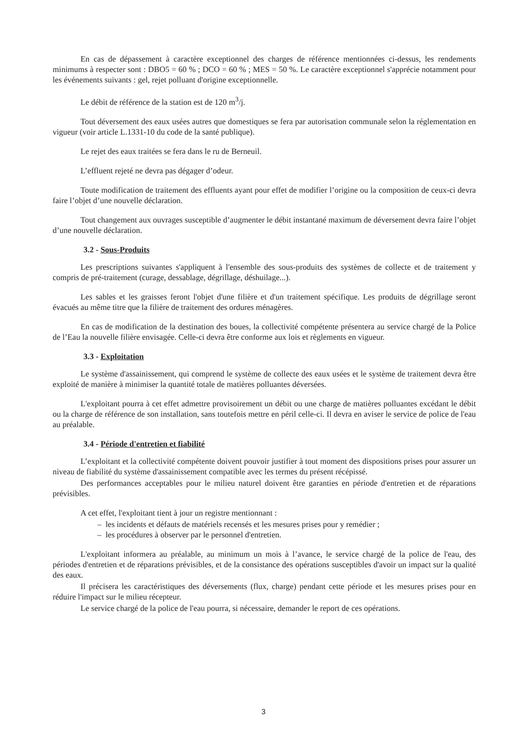En cas de dépassement à caractère exceptionnel des charges de référence mentionnées ci-dessus, les rendements minimums à respecter sont : DBO5 = 60 % ; DCO = 60 % ; MES = 50 %. Le caractère exceptionnel s'apprécie notamment pour les événements suivants : gel, rejet polluant d'origine exceptionnelle.
Le débit de référence de la station est de 120 m<sup>3</sup>/j.
Tout déversement des eaux usées autres que domestiques se fera par autorisation communale selon la réglementation en vigueur (voir article L.1331-10 du code de la santé publique).
Le rejet des eaux traitées se fera dans le ru de Berneuil.
L’effluent rejeté ne devra pas dégager d’odeur.
Toute modification de traitement des effluents ayant pour effet de modifier l’origine ou la composition de ceux-ci devra faire l’objet d’une nouvelle déclaration.
Tout changement aux ouvrages susceptible d’augmenter le débit instantané maximum de déversement devra faire l’objet d’une nouvelle déclaration.
3.2 - Sous-Produits
Les prescriptions suivantes s'appliquent à l'ensemble des sous-produits des systèmes de collecte et de traitement y compris de pré-traitement (curage, dessablage, dégrillage, déshuilage...).
Les sables et les graisses feront l'objet d'une filière et d'un traitement spécifique. Les produits de dégrillage seront évacués au même titre que la filière de traitement des ordures ménagères.
En cas de modification de la destination des boues, la collectivité compétente présentera au service chargé de la Police de l’Eau la nouvelle filière envisagée. Celle-ci devra être conforme aux lois et règlements en vigueur.
3.3 - Exploitation
Le système d'assainissement, qui comprend le système de collecte des eaux usées et le système de traitement devra être exploité de manière à minimiser la quantité totale de matières polluantes déversées.
L'exploitant pourra à cet effet admettre provisoirement un débit ou une charge de matières polluantes excédant le débit ou la charge de référence de son installation, sans toutefois mettre en péril celle-ci. Il devra en aviser le service de police de l'eau au préalable.
3.4 - Période d'entretien et fiabilité
L’exploitant et la collectivité compétente doivent pouvoir justifier à tout moment des dispositions prises pour assurer un niveau de fiabilité du système d'assainissement compatible avec les termes du présent récépissé.
Des performances acceptables pour le milieu naturel doivent être garanties en période d'entretien et de réparations prévisibles.
A cet effet, l'exploitant tient à jour un registre mentionnant :
– les incidents et défauts de matériels recensés et les mesures prises pour y remédier ;
– les procédures à observer par le personnel d'entretien.
L'exploitant informera au préalable, au minimum un mois à l’avance, le service chargé de la police de l'eau, des périodes d'entretien et de réparations prévisibles, et de la consistance des opérations susceptibles d'avoir un impact sur la qualité des eaux.
Il précisera les caractéristiques des déversements (flux, charge) pendant cette période et les mesures prises pour en réduire l'impact sur le milieu récepteur.
Le service chargé de la police de l'eau pourra, si nécessaire, demander le report de ces opérations.
3